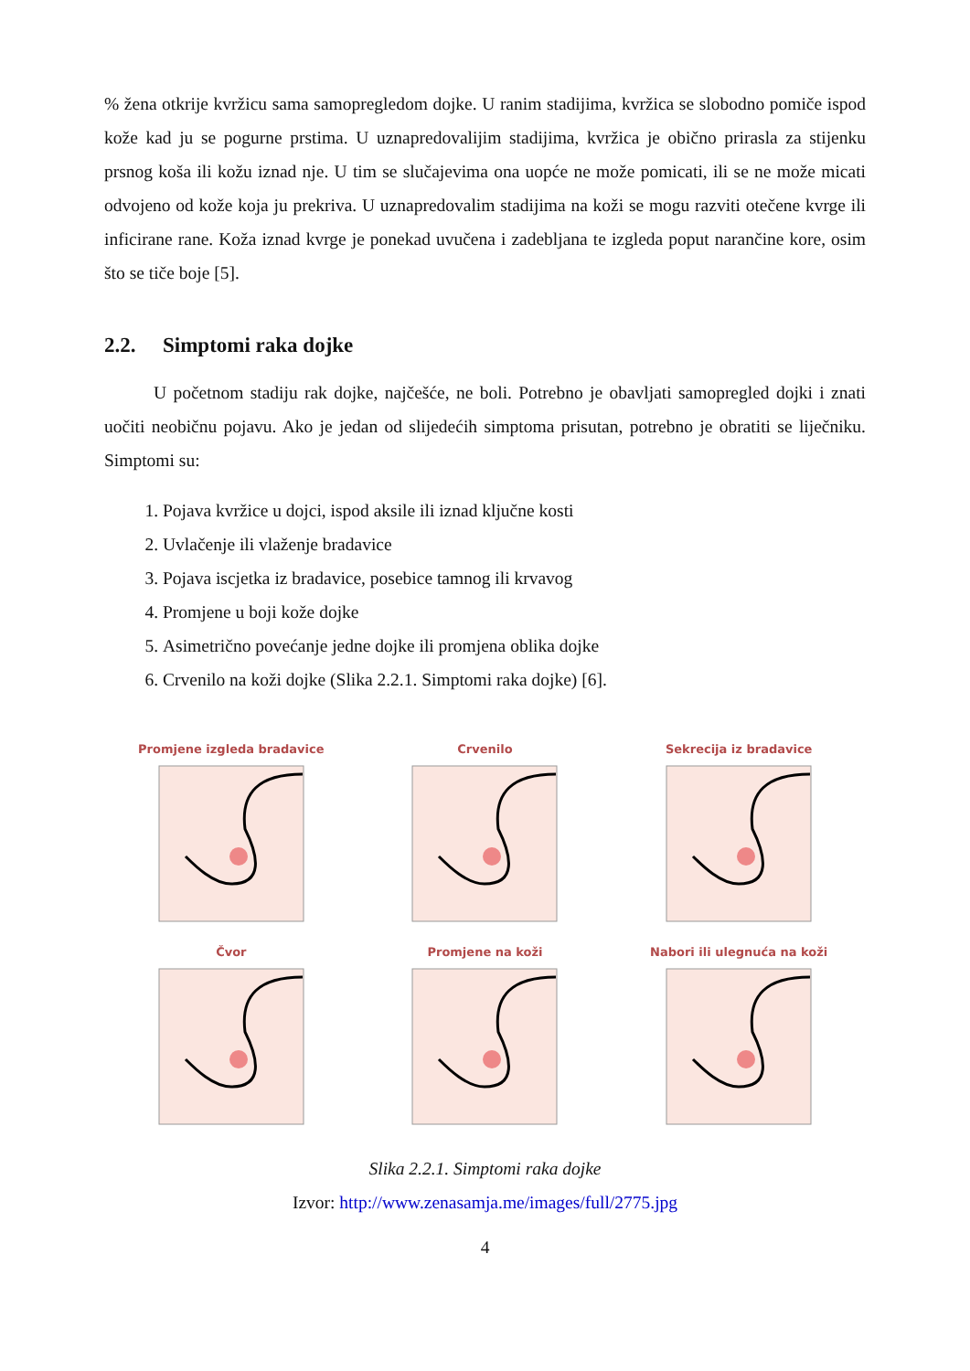% žena otkrije kvržicu sama samopregledom dojke. U ranim stadijima, kvržica se slobodno pomiče ispod kože kad ju se pogurne prstima. U uznapredovalijim stadijima, kvržica je obično prirasla za stijenku prsnog koša ili kožu iznad nje. U tim se slučajevima ona uopće ne može pomicati, ili se ne može micati odvojeno od kože koja ju prekriva. U uznapredovalim stadijima na koži se mogu razviti otečene kvrge ili inficirane rane. Koža iznad kvrge je ponekad uvučena i zadebljana te izgleda poput narančine kore, osim što se tiče boje [5].
2.2. Simptomi raka dojke
U početnom stadiju rak dojke, najčešće, ne boli. Potrebno je obavljati samopregled dojki i znati uočiti neobičnu pojavu. Ako je jedan od slijedećih simptoma prisutan, potrebno je obratiti se liječniku. Simptomi su:
1. Pojava kvržice u dojci, ispod aksile ili iznad ključne kosti
2. Uvlačenje ili vlaženje bradavice
3. Pojava iscjetka iz bradavice, posebice tamnog ili krvavog
4. Promjene u boji kože dojke
5. Asimetrično povećanje jedne dojke ili promjena oblika dojke
6. Crvenilo na koži dojke (Slika 2.2.1. Simptomi raka dojke) [6].
Promjene izgleda bradavice
Crvenilo
Sekrecija iz bradavice
Čvor
Promjene na koži
Nabori ili ulegnuća na koži
Slika 2.2.1. Simptomi raka dojke
Izvor: http://www.zenasamja.me/images/full/2775.jpg
4